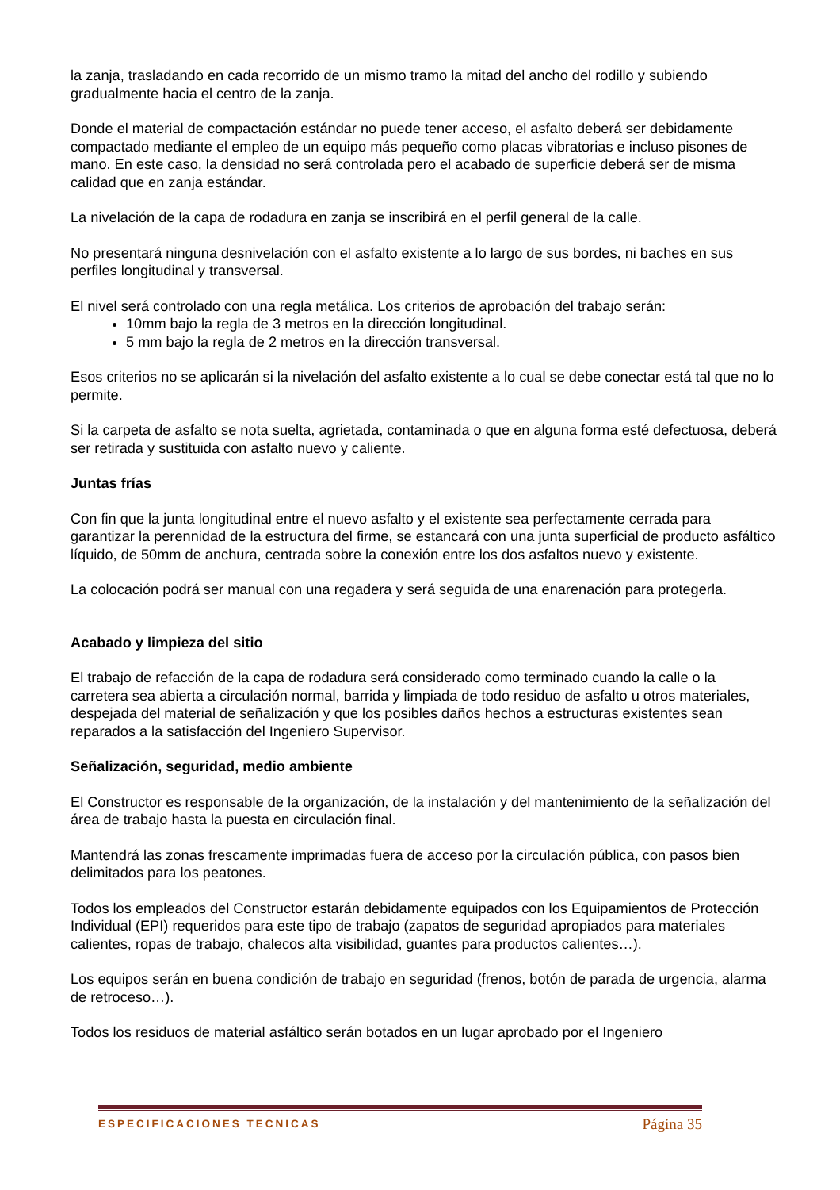la zanja, trasladando en cada recorrido de un mismo tramo la mitad del ancho del rodillo y subiendo gradualmente hacia el centro de la zanja.
Donde el material de compactación estándar no puede tener acceso, el asfalto deberá ser debidamente compactado mediante el empleo de un equipo más pequeño como placas vibratorias e incluso pisones de mano. En este caso, la densidad no será controlada pero el acabado de superficie deberá ser de misma calidad que en zanja estándar.
La nivelación de la capa de rodadura en zanja se inscribirá en el perfil general de la calle.
No presentará ninguna desnivelación con el asfalto existente a lo largo de sus bordes, ni baches en sus perfiles longitudinal y transversal.
El nivel será controlado con una regla metálica. Los criterios de aprobación del trabajo serán:
10mm bajo la regla de 3 metros en la dirección longitudinal.
5 mm bajo la regla de 2 metros en la dirección transversal.
Esos criterios no se aplicarán si la nivelación del asfalto existente a lo cual se debe conectar está tal que no lo permite.
Si la carpeta de asfalto se nota suelta, agrietada, contaminada o que en alguna forma esté defectuosa, deberá ser retirada y sustituida con asfalto nuevo y caliente.
Juntas frías
Con fin que la junta longitudinal entre el nuevo asfalto y el existente sea perfectamente cerrada para garantizar la perennidad de la estructura del firme, se estancará con una junta superficial de producto asfáltico líquido, de 50mm de anchura, centrada sobre la conexión entre los dos asfaltos nuevo y existente.
La colocación podrá ser manual con una regadera y será seguida de una enarenación para protegerla.
Acabado y limpieza del sitio
El trabajo de refacción de la capa de rodadura será considerado como terminado cuando la calle o la carretera sea abierta a circulación normal, barrida y limpiada de todo residuo de asfalto u otros materiales, despejada del material de señalización y que los posibles daños hechos a estructuras existentes sean reparados a la satisfacción del Ingeniero Supervisor.
Señalización, seguridad, medio ambiente
El Constructor es responsable de la organización, de la instalación y del mantenimiento de la señalización del área de trabajo hasta la puesta en circulación final.
Mantendrá las zonas frescamente imprimadas fuera de acceso por la circulación pública, con pasos bien delimitados para los peatones.
Todos los empleados del Constructor estarán debidamente equipados con los Equipamientos de Protección Individual (EPI) requeridos para este tipo de trabajo (zapatos de seguridad apropiados para materiales calientes, ropas de trabajo, chalecos alta visibilidad, guantes para productos calientes…).
Los equipos serán en buena condición de trabajo en seguridad (frenos, botón de parada de urgencia, alarma de retroceso…).
Todos los residuos de material asfáltico serán botados en un lugar aprobado por el Ingeniero
ESPECIFICACIONES TECNICAS Página 35